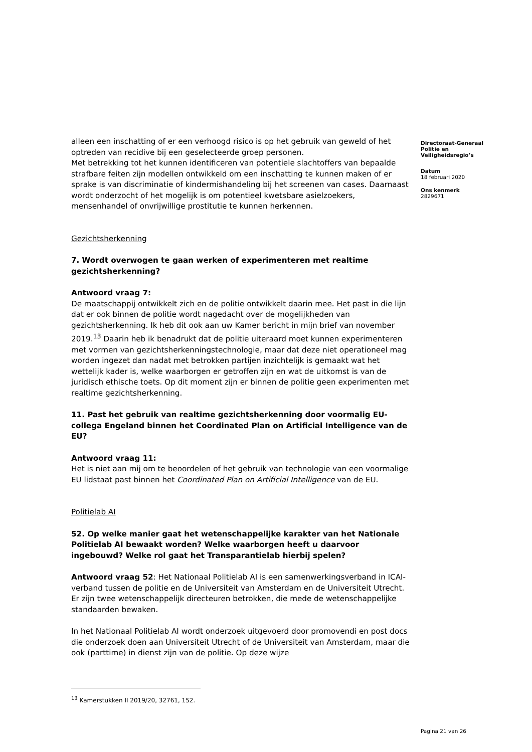Directoraat-Generaal
Politie en
Veiligheidsregio’s
Datum
18 februari 2020
Ons kenmerk
2829671
alleen een inschatting of er een verhoogd risico is op het gebruik van geweld of het optreden van recidive bij een geselecteerde groep personen.
Met betrekking tot het kunnen identificeren van potentiele slachtoffers van bepaalde strafbare feiten zijn modellen ontwikkeld om een inschatting te kunnen maken of er sprake is van discriminatie of kindermishandeling bij het screenen van cases. Daarnaast wordt onderzocht of het mogelijk is om potentieel kwetsbare asielzoekers, mensenhandel of onvrijwillige prostitutie te kunnen herkennen.
Gezichtsherkenning
7. Wordt overwogen te gaan werken of experimenteren met realtime gezichtsherkenning?
Antwoord vraag 7:
De maatschappij ontwikkelt zich en de politie ontwikkelt daarin mee. Het past in die lijn dat er ook binnen de politie wordt nagedacht over de mogelijkheden van gezichtsherkenning. Ik heb dit ook aan uw Kamer bericht in mijn brief van november 2019.<sup>13</sup> Daarin heb ik benadrukt dat de politie uiteraard moet kunnen experimenteren met vormen van gezichtsherkenningstechnologie, maar dat deze niet operationeel mag worden ingezet dan nadat met betrokken partijen inzichtelijk is gemaakt wat het wettelijk kader is, welke waarborgen er getroffen zijn en wat de uitkomst is van de juridisch ethische toets. Op dit moment zijn er binnen de politie geen experimenten met realtime gezichtsherkenning.
11. Past het gebruik van realtime gezichtsherkenning door voormalig EU-collega Engeland binnen het Coordinated Plan on Artificial Intelligence van de EU?
Antwoord vraag 11:
Het is niet aan mij om te beoordelen of het gebruik van technologie van een voormalige EU lidstaat past binnen het Coordinated Plan on Artificial Intelligence van de EU.
Politielab AI
52. Op welke manier gaat het wetenschappelijke karakter van het Nationale Politielab AI bewaakt worden? Welke waarborgen heeft u daarvoor ingebouwd? Welke rol gaat het Transparantielab hierbij spelen?
Antwoord vraag 52: Het Nationaal Politielab AI is een samenwerkingsverband in ICAI-verband tussen de politie en de Universiteit van Amsterdam en de Universiteit Utrecht. Er zijn twee wetenschappelijk directeuren betrokken, die mede de wetenschappelijke standaarden bewaken.
In het Nationaal Politielab AI wordt onderzoek uitgevoerd door promovendi en post docs die onderzoek doen aan Universiteit Utrecht of de Universiteit van Amsterdam, maar die ook (parttime) in dienst zijn van de politie. Op deze wijze
<sup>13</sup> Kamerstukken II 2019/20, 32761, 152.
Pagina 21 van 26